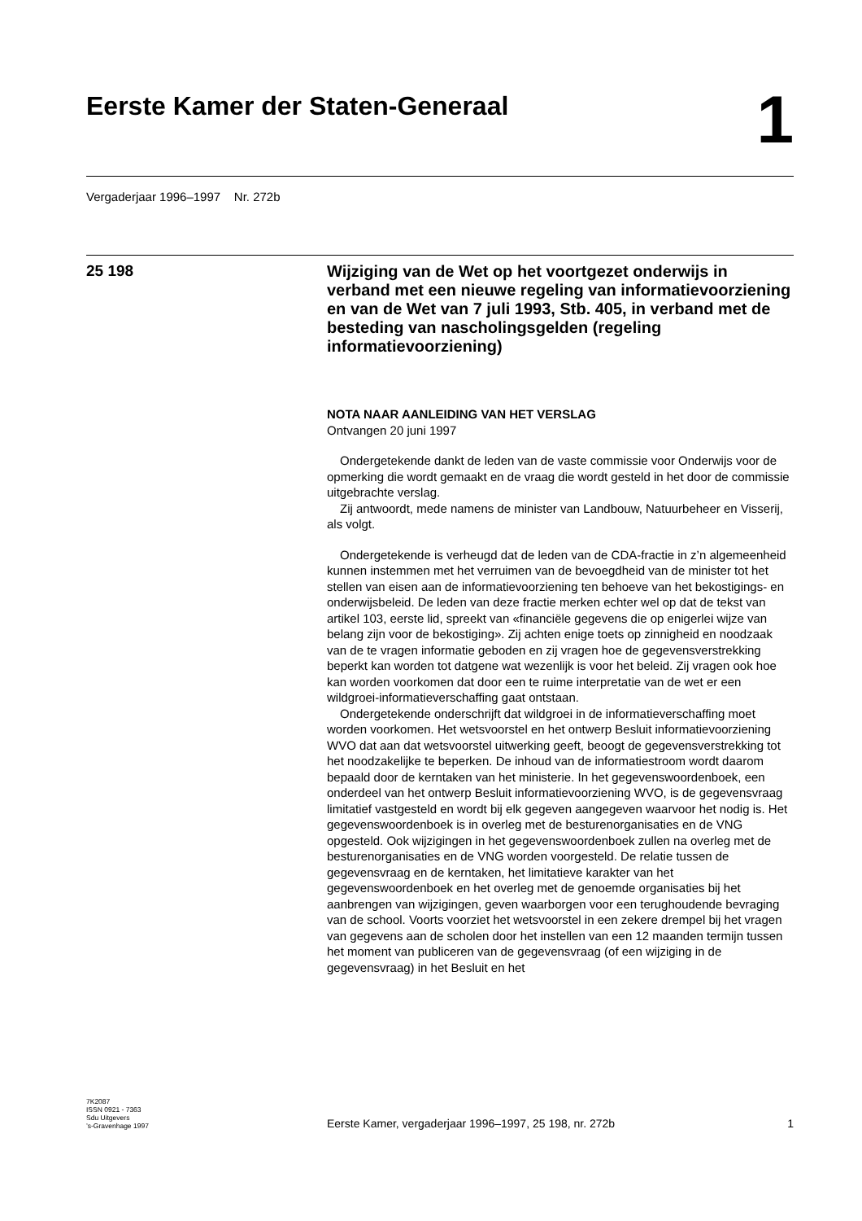Eerste Kamer der Staten-Generaal
1
Vergaderjaar 1996–1997 Nr. 272b
25 198
Wijziging van de Wet op het voortgezet onderwijs in verband met een nieuwe regeling van informatievoorziening en van de Wet van 7 juli 1993, Stb. 405, in verband met de besteding van nascholingsgelden (regeling informatievoorziening)
NOTA NAAR AANLEIDING VAN HET VERSLAG
Ontvangen 20 juni 1997
Ondergetekende dankt de leden van de vaste commissie voor Onderwijs voor de opmerking die wordt gemaakt en de vraag die wordt gesteld in het door de commissie uitgebrachte verslag.
Zij antwoordt, mede namens de minister van Landbouw, Natuurbeheer en Visserij, als volgt.
Ondergetekende is verheugd dat de leden van de CDA-fractie in z’n algemeenheid kunnen instemmen met het verruimen van de bevoegdheid van de minister tot het stellen van eisen aan de informatievoorziening ten behoeve van het bekostigings- en onderwijsbeleid. De leden van deze fractie merken echter wel op dat de tekst van artikel 103, eerste lid, spreekt van «financiële gegevens die op enigerlei wijze van belang zijn voor de bekostiging». Zij achten enige toets op zinnigheid en noodzaak van de te vragen informatie geboden en zij vragen hoe de gegevensverstrekking beperkt kan worden tot datgene wat wezenlijk is voor het beleid. Zij vragen ook hoe kan worden voorkomen dat door een te ruime interpretatie van de wet er een wildgroei-informatieverschaffing gaat ontstaan.
Ondergetekende onderschrijft dat wildgroei in de informatieverschaffing moet worden voorkomen. Het wetsvoorstel en het ontwerp Besluit informatievoorziening WVO dat aan dat wetsvoorstel uitwerking geeft, beoogt de gegevensverstrekking tot het noodzakelijke te beperken. De inhoud van de informatiestroom wordt daarom bepaald door de kerntaken van het ministerie. In het gegevenswoordenboek, een onderdeel van het ontwerp Besluit informatievoorziening WVO, is de gegevensvraag limitatief vastgesteld en wordt bij elk gegeven aangegeven waarvoor het nodig is. Het gegevenswoordenboek is in overleg met de besturenorganisaties en de VNG opgesteld. Ook wijzigingen in het gegevenswoordenboek zullen na overleg met de besturenorganisaties en de VNG worden voorgesteld. De relatie tussen de gegevensvraag en de kerntaken, het limitatieve karakter van het gegevenswoordenboek en het overleg met de genoemde organisaties bij het aanbrengen van wijzigingen, geven waarborgen voor een terughoudende bevraging van de school. Voorts voorziet het wetsvoorstel in een zekere drempel bij het vragen van gegevens aan de scholen door het instellen van een 12 maanden termijn tussen het moment van publiceren van de gegevensvraag (of een wijziging in de gegevensvraag) in het Besluit en het
7K2087
ISSN 0921 - 7363
Sdu Uitgevers
’s-Gravenhage 1997
Eerste Kamer, vergaderjaar 1996–1997, 25 198, nr. 272b
1